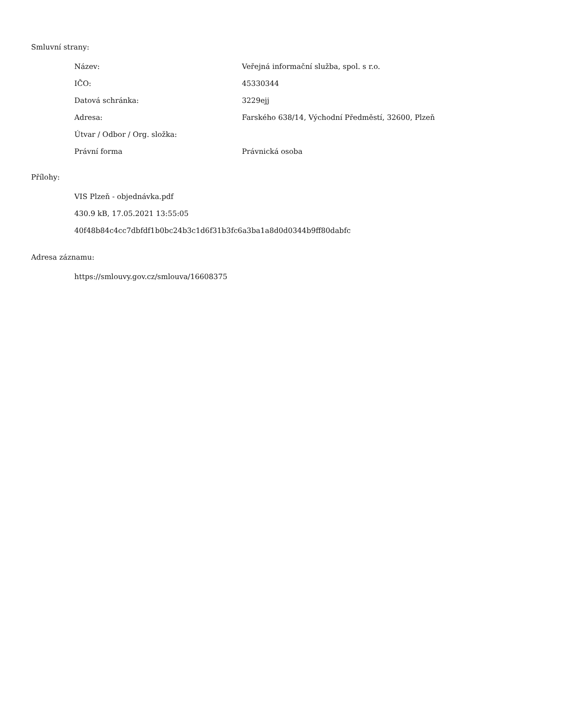Smluvní strany:
| Název: | Veřejná informační služba, spol. s r.o. |
| IČO: | 45330344 |
| Datová schránka: | 3229ejj |
| Adresa: | Farského 638/14, Východní Předměstí, 32600, Plzeň |
| Útvar / Odbor / Org. složka: | |
| Právní forma | Právnická osoba |
Přílohy:
VIS Plzeň - objednávka.pdf
430.9 kB, 17.05.2021 13:55:05
40f48b84c4cc7dbfdf1b0bc24b3c1d6f31b3fc6a3ba1a8d0d0344b9ff80dabfc
Adresa záznamu:
https://smlouvy.gov.cz/smlouva/16608375